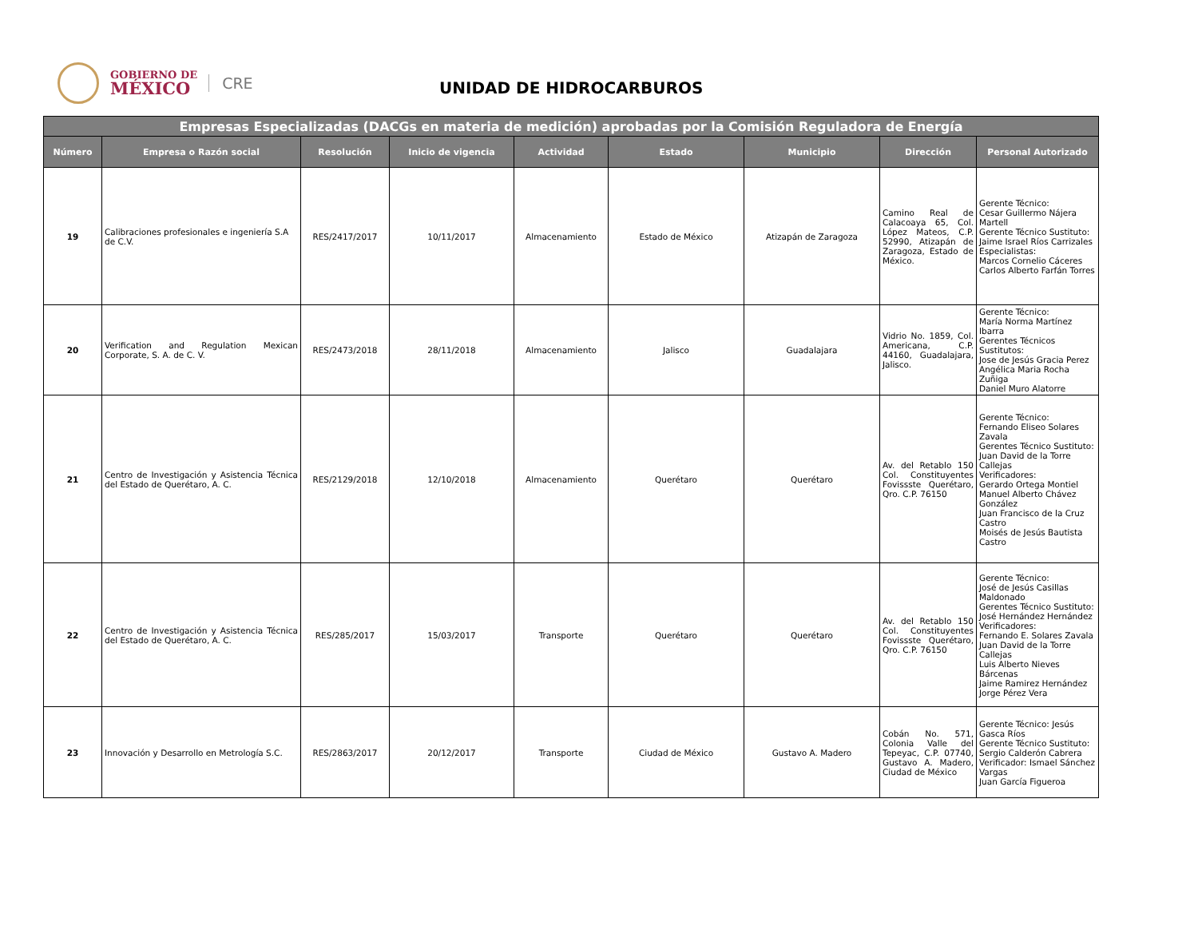GOBIERNO DE
MÉXICO
CRE
UNIDAD DE HIDROCARBUROS
| Empresas Especializadas (DACGs en materia de medición) aprobadas por la Comisión Reguladora de Energía | | | | | | | | |
| --- | --- | --- | --- | --- | --- | --- | --- | --- |
| Número | Empresa o Razón social | Resolución | Inicio de vigencia | Actividad | Estado | Municipio | Dirección | Personal Autorizado |
| 19 | Calibraciones profesionales e ingeniería S.A de C.V. | RES/2417/2017 | 10/11/2017 | Almacenamiento | Estado de México | Atizapán de Zaragoza | Camino Real de Calacoaya 65, Col. López Mateos, C.P. 52990, Atizapán de Zaragoza, Estado de México. | Gerente Técnico: Cesar Guillermo Nájera Martell Gerente Técnico Sustituto: Jaime Israel Ríos Carrizales Especialistas: Marcos Cornelio Cáceres Carlos Alberto Farfán Torres |
| 20 | Verification and Regulation Mexican Corporate, S. A. de C. V. | RES/2473/2018 | 28/11/2018 | Almacenamiento | Jalisco | Guadalajara | Vidrio No. 1859, Col. Americana, C.P. 44160, Guadalajara, Jalisco. | Gerente Técnico: María Norma Martínez Ibarra Gerentes Técnicos Sustitutos: Jose de Jesús Gracia Perez Angélica Maria Rocha Zuñiga Daniel Muro Alatorre |
| 21 | Centro de Investigación y Asistencia Técnica del Estado de Querétaro, A. C. | RES/2129/2018 | 12/10/2018 | Almacenamiento | Querétaro | Querétaro | Av. del Retablo 150 Col. Constituyentes Fovissste Querétaro, Qro. C.P. 76150 | Gerente Técnico: Fernando Eliseo Solares Zavala Gerentes Técnico Sustituto: Juan David de la Torre Callejas Verificadores: Gerardo Ortega Montiel Manuel Alberto Chávez González Juan Francisco de la Cruz Castro Moisés de Jesús Bautista Castro |
| 22 | Centro de Investigación y Asistencia Técnica del Estado de Querétaro, A. C. | RES/285/2017 | 15/03/2017 | Transporte | Querétaro | Querétaro | Av. del Retablo 150 Col. Constituyentes Fovissste Querétaro, Qro. C.P. 76150 | Gerente Técnico: José de Jesús Casillas Maldonado Gerentes Técnico Sustituto: José Hernández Hernández Verificadores: Fernando E. Solares Zavala Juan David de la Torre Callejas Luis Alberto Nieves Bárcenas Jaime Ramirez Hernández Jorge Pérez Vera |
| 23 | Innovación y Desarrollo en Metrología S.C. | RES/2863/2017 | 20/12/2017 | Transporte | Ciudad de México | Gustavo A. Madero | Cobán No. 571, Colonia Valle del Tepeyac, C.P. 07740, Gustavo A. Madero, Ciudad de México | Gerente Técnico: Jesús Gasca Ríos Gerente Técnico Sustituto: Sergio Calderón Cabrera Verificador: Ismael Sánchez Vargas Juan García Figueroa |